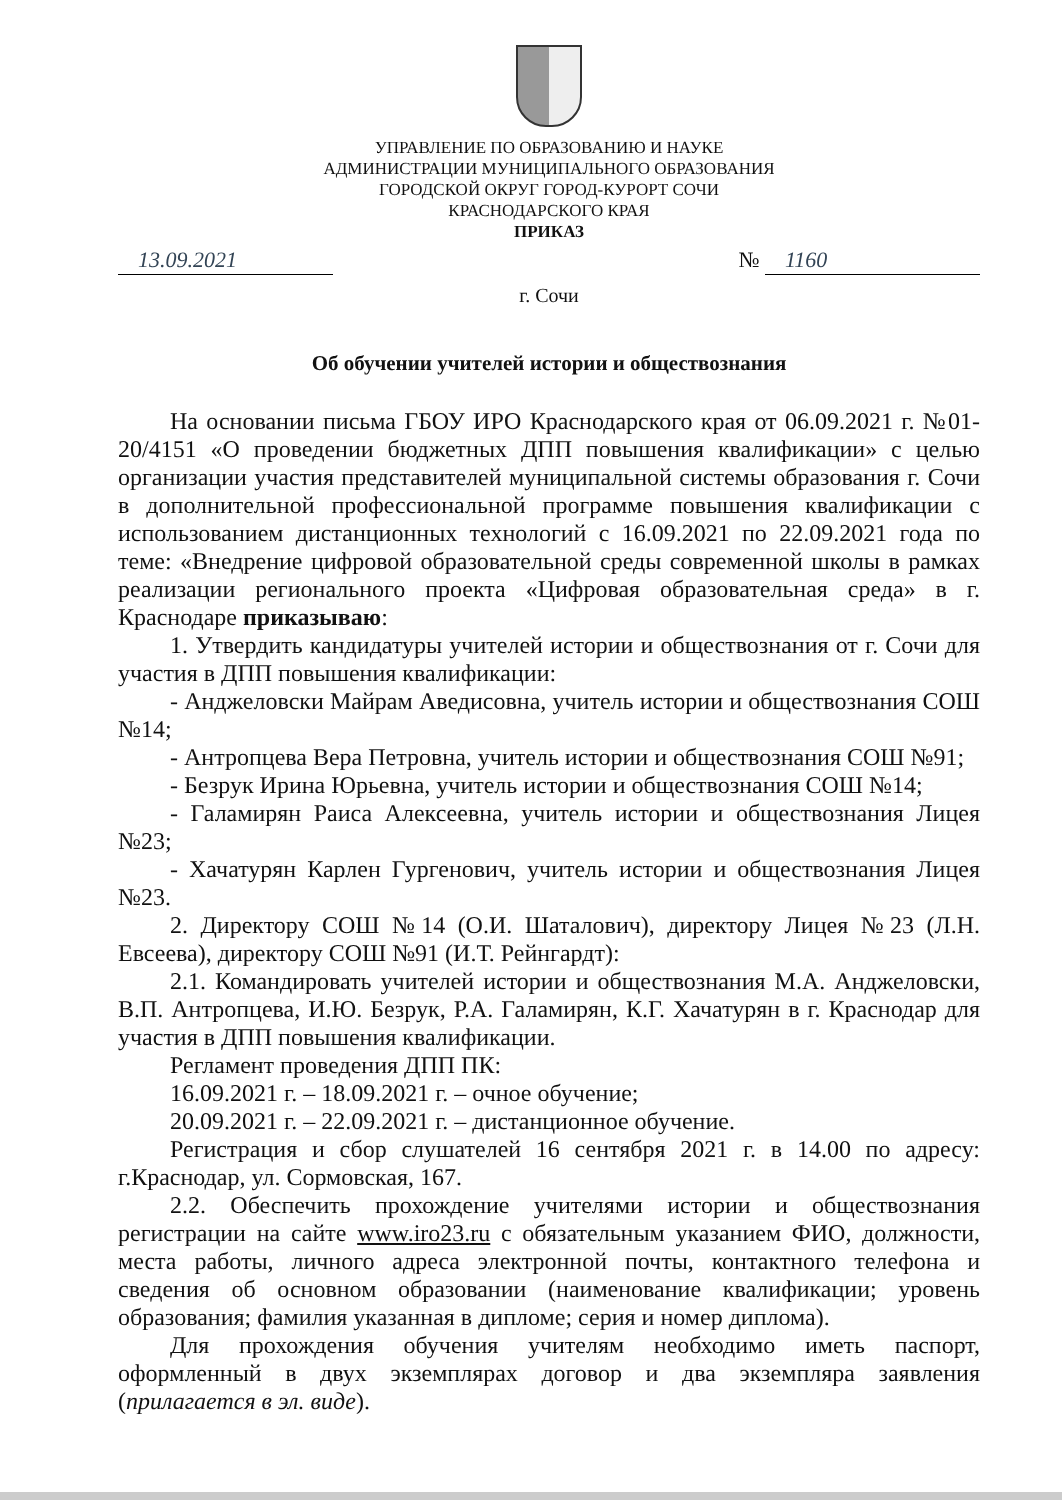УПРАВЛЕНИЕ ПО ОБРАЗОВАНИЮ И НАУКЕ
АДМИНИСТРАЦИИ МУНИЦИПАЛЬНОГО ОБРАЗОВАНИЯ
ГОРОДСКОЙ ОКРУГ ГОРОД-КУРОРТ СОЧИ
КРАСНОДАРСКОГО КРАЯ
ПРИКАЗ
13.09.2021 № 1160
г. Сочи
Об обучении учителей истории и обществознания
На основании письма ГБОУ ИРО Краснодарского края от 06.09.2021 г. №01-20/4151 «О проведении бюджетных ДПП повышения квалификации» с целью организации участия представителей муниципальной системы образования г. Сочи в дополнительной профессиональной программе повышения квалификации с использованием дистанционных технологий с 16.09.2021 по 22.09.2021 года по теме: «Внедрение цифровой образовательной среды современной школы в рамках реализации регионального проекта «Цифровая образовательная среда» в г. Краснодаре приказываю:
1. Утвердить кандидатуры учителей истории и обществознания от г. Сочи для участия в ДПП повышения квалификации:
- Анджеловски Майрам Аведисовна, учитель истории и обществознания СОШ №14;
- Антропцева Вера Петровна, учитель истории и обществознания СОШ №91;
- Безрук Ирина Юрьевна, учитель истории и обществознания СОШ №14;
- Галамирян Раиса Алексеевна, учитель истории и обществознания Лицея №23;
- Хачатурян Карлен Гургенович, учитель истории и обществознания Лицея №23.
2. Директору СОШ №14 (О.И. Шаталович), директору Лицея №23 (Л.Н. Евсеева), директору СОШ №91 (И.Т. Рейнгардт):
2.1. Командировать учителей истории и обществознания М.А. Анджеловски, В.П. Антропцева, И.Ю. Безрук, Р.А. Галамирян, К.Г. Хачатурян в г. Краснодар для участия в ДПП повышения квалификации.
Регламент проведения ДПП ПК:
16.09.2021 г. – 18.09.2021 г. – очное обучение;
20.09.2021 г. – 22.09.2021 г. – дистанционное обучение.
Регистрация и сбор слушателей 16 сентября 2021 г. в 14.00 по адресу: г.Краснодар, ул. Сормовская, 167.
2.2. Обеспечить прохождение учителями истории и обществознания регистрации на сайте www.iro23.ru с обязательным указанием ФИО, должности, места работы, личного адреса электронной почты, контактного телефона и сведения об основном образовании (наименование квалификации; уровень образования; фамилия указанная в дипломе; серия и номер диплома).
Для прохождения обучения учителям необходимо иметь паспорт, оформленный в двух экземплярах договор и два экземпляра заявления (прилагается в эл. виде).